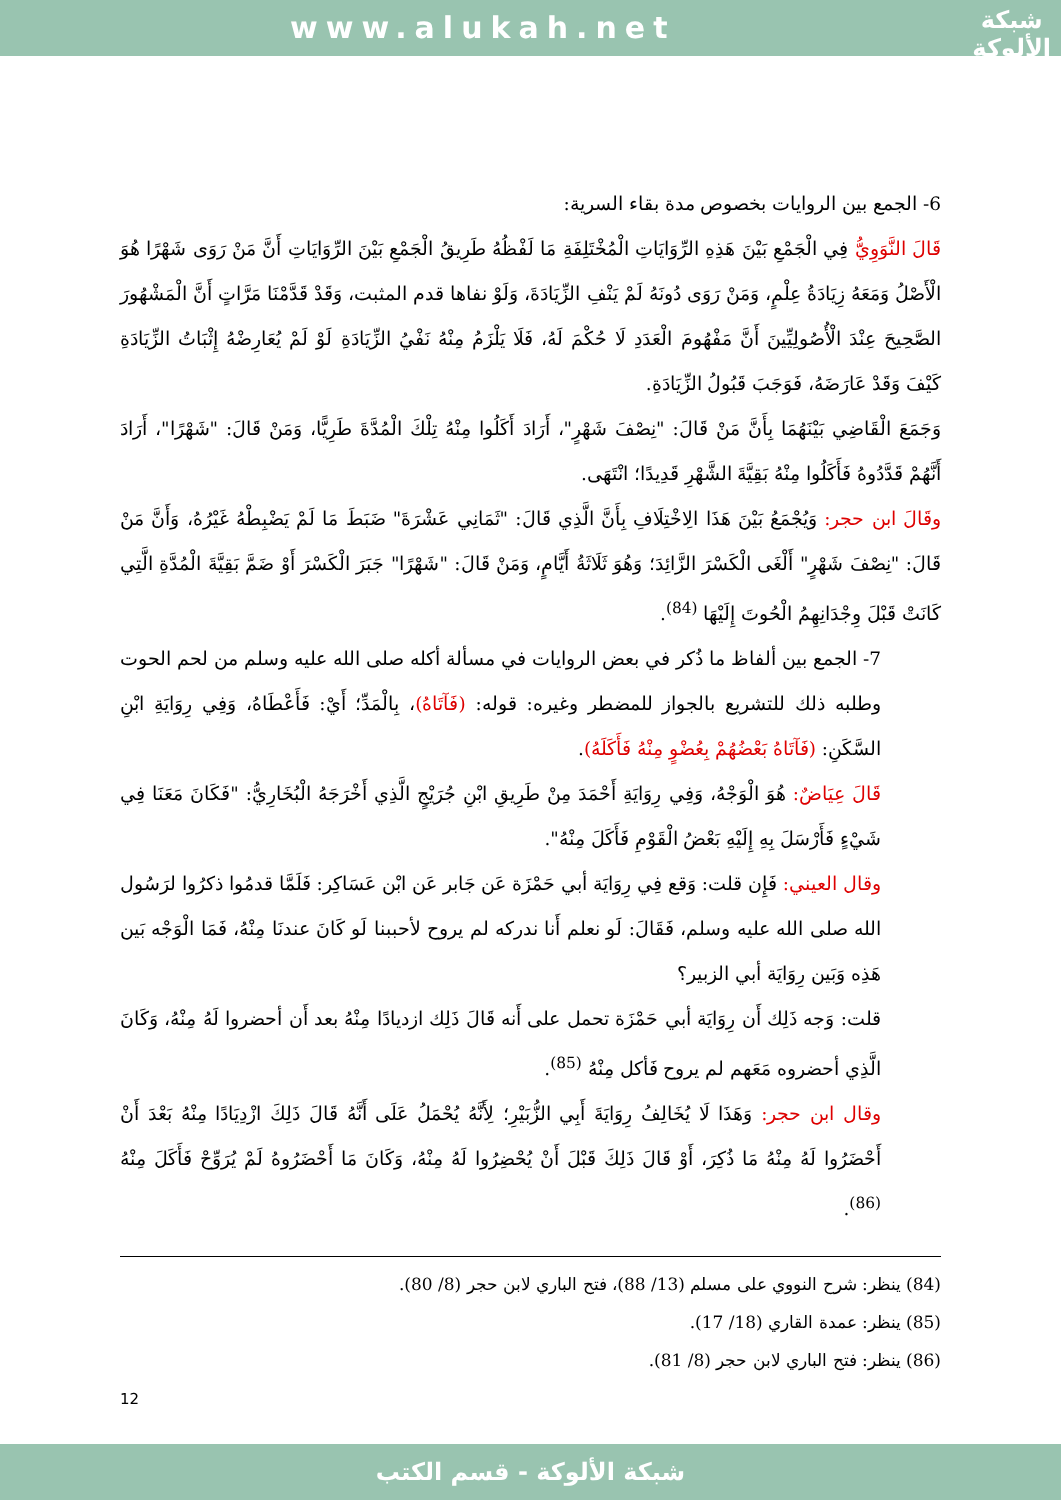www.alukah.net
شبكة
الألوكة
6- الجمع بين الروايات بخصوص مدة بقاء السرية:
قَالَ النَّوَوِيُّ فِي الْجَمْعِ بَيْنَ هَذِهِ الرِّوَايَاتِ الْمُخْتَلِفَةِ مَا لَفْظُهُ طَرِيقُ الْجَمْعِ بَيْنَ الرِّوَايَاتِ أَنَّ مَنْ رَوَى شَهْرًا هُوَ الْأَصْلُ وَمَعَهُ زِيَادَةُ عِلْمٍ، وَمَنْ رَوَى دُونَهُ لَمْ يَنْفِ الزِّيَادَةَ، وَلَوْ نفاها قدم المثبت، وَقَدْ قَدَّمْنَا مَرَّاتٍ أَنَّ الْمَشْهُورَ الصَّحِيحَ عِنْدَ الْأُصُولِيِّينَ أَنَّ مَفْهُومَ الْعَدَدِ لَا حُكْمَ لَهُ، فَلَا يَلْزَمُ مِنْهُ نَفْيُ الزِّيَادَةِ لَوْ لَمْ يُعَارِضْهُ إِثْبَاتُ الزِّيَادَةِ كَيْفَ وَقَدْ عَارَضَهُ، فَوَجَبَ قَبُولُ الزِّيَادَةِ.
وَجَمَعَ الْقَاضِي بَيْنَهُمَا بِأَنَّ مَنْ قَالَ: "نِصْفَ شَهْرٍ"، أَرَادَ أَكَلُوا مِنْهُ تِلْكَ الْمُدَّةَ طَرِيًّا، وَمَنْ قَالَ: "شَهْرًا"، أَرَادَ أَنَّهُمْ قَدَّدُوهُ فَأَكَلُوا مِنْهُ بَقِيَّةَ الشَّهْرِ قَدِيدًا؛ انْتَهَى.
وقَالَ ابن حجر: وَيُجْمَعُ بَيْنَ هَذَا الِاخْتِلَافِ بِأَنَّ الَّذِي قَالَ: "ثَمَانِي عَشْرَةَ" ضَبَطَ مَا لَمْ يَضْبِطْهُ غَيْرُهُ، وَأَنَّ مَنْ قَالَ: "نِصْفَ شَهْرٍ" أَلْغَى الْكَسْرَ الزَّائِدَ؛ وَهُوَ ثَلَاثَةُ أَيَّامٍ، وَمَنْ قَالَ: "شَهْرًا" جَبَرَ الْكَسْرَ أَوْ ضَمَّ بَقِيَّةَ الْمُدَّةِ الَّتِي كَانَتْ قَبْلَ وِجْدَانِهِمُ الْحُوتَ إِلَيْهَا <sup>(84)</sup>.
7- الجمع بين ألفاظ ما ذُكر في بعض الروايات في مسألة أكله صلى الله عليه وسلم من لحم الحوت وطلبه ذلك للتشريع بالجواز للمضطر وغيره: قوله: (فَآتَاهُ)، بِالْمَدِّ؛ أَيْ: فَأَعْطَاهُ، وَفِي رِوَايَةِ ابْنِ السَّكَنِ: (فَآتَاهُ بَعْضُهُمْ بِعُضْوٍ مِنْهُ فَأَكَلَهُ).
قَالَ عِيَاضٌ: هُوَ الْوَجْهُ، وَفِي رِوَايَةِ أَحْمَدَ مِنْ طَرِيقِ ابْنِ جُرَيْجٍ الَّذِي أَخْرَجَهُ الْبُخَارِيُّ: "فَكَانَ مَعَنَا فِي شَيْءٍ فَأَرْسَلَ بِهِ إِلَيْهِ بَعْضُ الْقَوْمِ فَأَكَلَ مِنْهُ".
وقال العيني: فَإِن قلت: وَقع فِي رِوَايَة أبي حَمْزَة عَن جَابر عَن ابْن عَسَاكِر: فَلَمَّا قدمُوا ذكرُوا لرَسُول الله صلى الله عليه وسلم، فَقَالَ: لَو نعلم أَنا ندركه لم يروح لأحببنا لَو كَانَ عندنَا مِنْهُ، فَمَا الْوَجْه بَين هَذِه وَبَين رِوَايَة أبي الزبير؟
قلت: وَجه ذَلِك أَن رِوَايَة أبي حَمْزَة تحمل على أَنه قَالَ ذَلِك ازديادًا مِنْهُ بعد أَن أحضروا لَهُ مِنْهُ، وَكَانَ الَّذِي أحضروه مَعَهم لم يروح فَأكل مِنْهُ <sup>(85)</sup>.
وقال ابن حجر: وَهَذَا لَا يُخَالِفُ رِوَايَةَ أَبِي الزُّبَيْرِ؛ لِأَنَّهُ يُحْمَلُ عَلَى أَنَّهُ قَالَ ذَلِكَ ازْدِيَادًا مِنْهُ بَعْدَ أَنْ أَحْضَرُوا لَهُ مِنْهُ مَا ذُكِرَ، أَوْ قَالَ ذَلِكَ قَبْلَ أَنْ يُحْضِرُوا لَهُ مِنْهُ، وَكَانَ مَا أَحْضَرُوهُ لَمْ يُرَوِّحْ فَأَكَلَ مِنْهُ <sup>(86)</sup>.
(84) ينظر: شرح النووي على مسلم (13/ 88)، فتح الباري لابن حجر (8/ 80).
(85) ينظر: عمدة القاري (18/ 17).
(86) ينظر: فتح الباري لابن حجر (8/ 81).
12
شبكة الألوكة - قسم الكتب